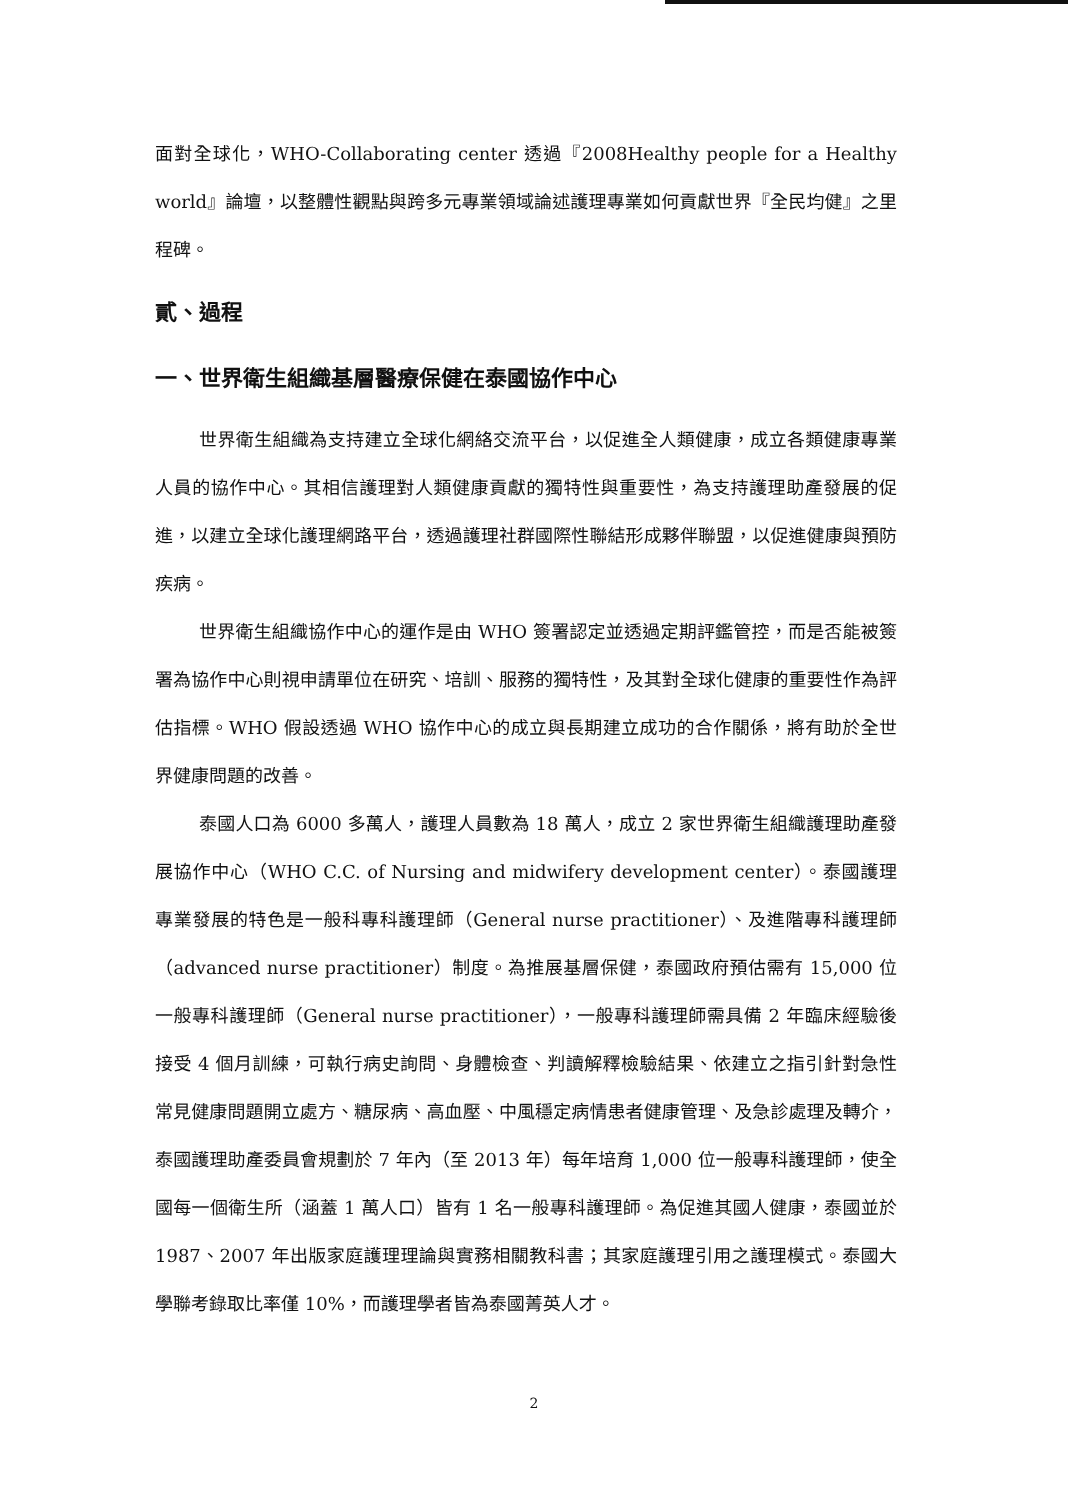面對全球化，WHO-Collaborating center 透過『2008Healthy people for a Healthy world』論壇，以整體性觀點與跨多元專業領域論述護理專業如何貢獻世界『全民均健』之里程碑。
貳、過程
一、世界衛生組織基層醫療保健在泰國協作中心
世界衛生組織為支持建立全球化網絡交流平台，以促進全人類健康，成立各類健康專業人員的協作中心。其相信護理對人類健康貢獻的獨特性與重要性，為支持護理助產發展的促進，以建立全球化護理網路平台，透過護理社群國際性聯結形成夥伴聯盟，以促進健康與預防疾病。
世界衛生組織協作中心的運作是由 WHO 簽署認定並透過定期評鑑管控，而是否能被簽署為協作中心則視申請單位在研究、培訓、服務的獨特性，及其對全球化健康的重要性作為評估指標。WHO 假設透過 WHO 協作中心的成立與長期建立成功的合作關係，將有助於全世界健康問題的改善。
泰國人口為 6000 多萬人，護理人員數為 18 萬人，成立 2 家世界衛生組織護理助產發展協作中心（WHO C.C. of Nursing and midwifery development center）。泰國護理專業發展的特色是一般科專科護理師（General nurse practitioner）、及進階專科護理師（advanced nurse practitioner）制度。為推展基層保健，泰國政府預估需有 15,000 位一般專科護理師（General nurse practitioner），一般專科護理師需具備 2 年臨床經驗後接受 4 個月訓練，可執行病史詢問、身體檢查、判讀解釋檢驗結果、依建立之指引針對急性常見健康問題開立處方、糖尿病、高血壓、中風穩定病情患者健康管理、及急診處理及轉介，泰國護理助產委員會規劃於 7 年內（至 2013 年）每年培育 1,000 位一般專科護理師，使全國每一個衛生所（涵蓋 1 萬人口）皆有 1 名一般專科護理師。為促進其國人健康，泰國並於 1987、2007 年出版家庭護理理論與實務相關教科書；其家庭護理引用之護理模式。泰國大學聯考錄取比率僅 10%，而護理學者皆為泰國菁英人才。
2